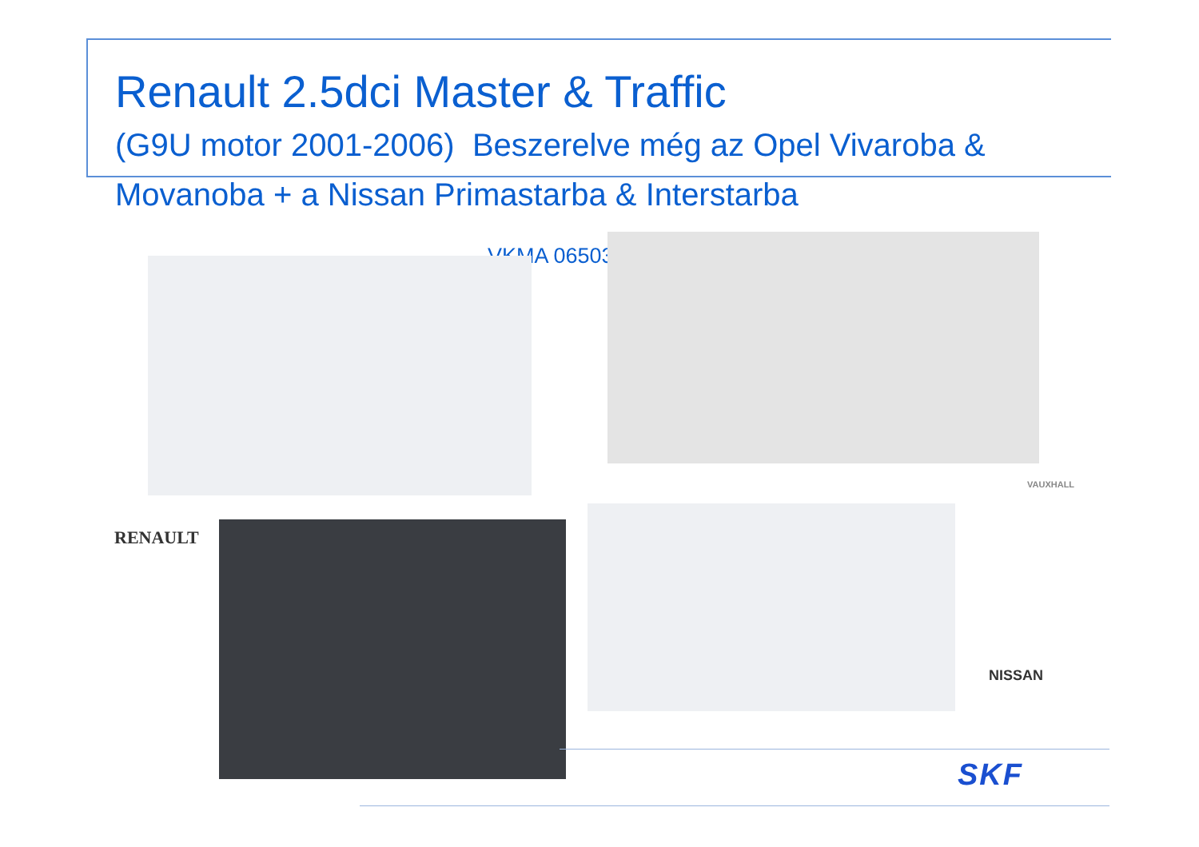Renault 2.5dci Master & Traffic
(G9U motor 2001-2006) Beszerelve még az Opel Vivaroba &
Movanoba + a Nissan Primastarba & Interstarba
VKMA 06503
RENAULT
VAUXHALL
NISSAN
SKF